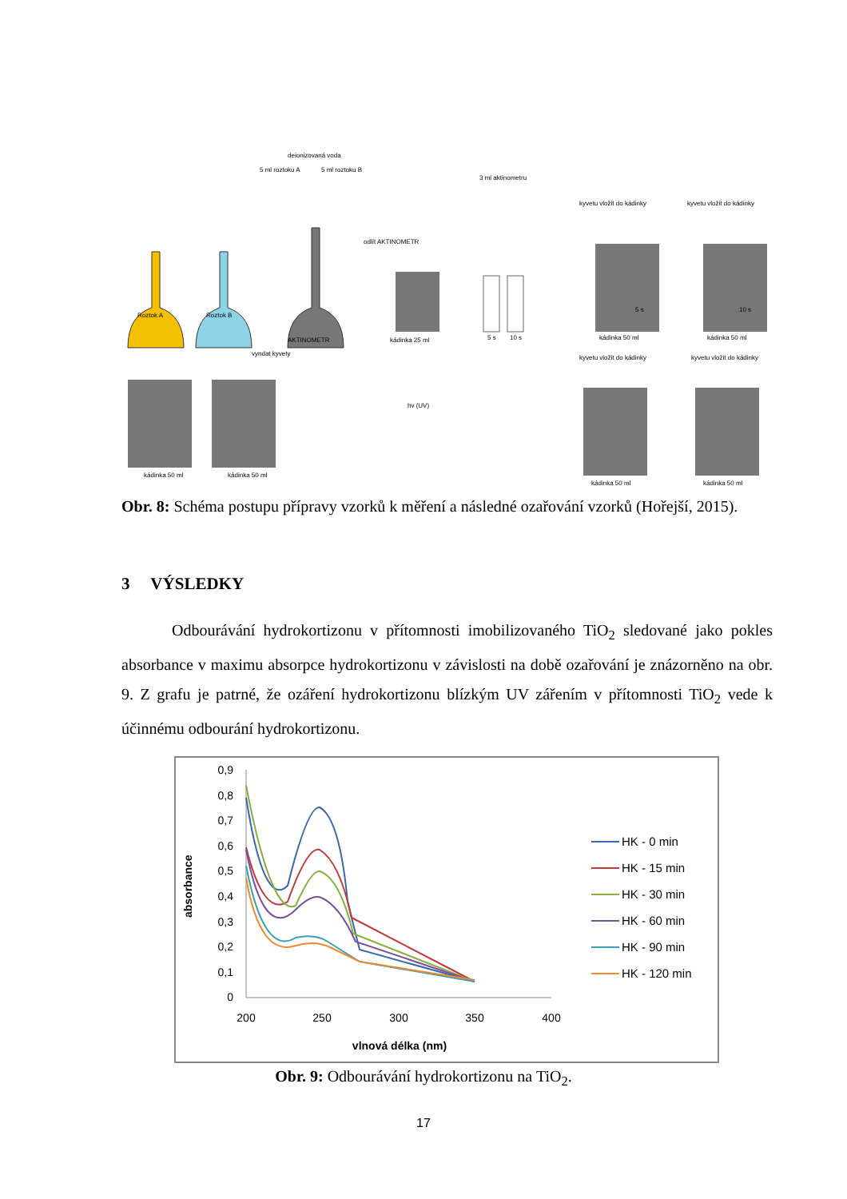deionizovaná voda
5 ml roztoku A
5 ml roztoku B
3 ml aktinometru
Roztok A
Roztok B
AKTINOMETR
odlít AKTINOMETR
kádinka 25 ml
5 s
10 s
kyvetu vložit do kádinky
kyvetu vložit do kádinky
5 s
kádinka 50 ml
10 s
kádinka 50 ml
vyndat kyvety
kádinka 50 ml
kádinka 50 ml
hv (UV)
kyvetu vložit do kádinky
kyvetu vložit do kádinky
kádinka 50 ml
kádinka 50 ml
Obr. 8: Schéma postupu přípravy vzorků k měření a následné ozařování vzorků (Hořejší, 2015).
3 VÝSLEDKY
Odbourávání hydrokortizonu v přítomnosti imobilizovaného TiO<sub>2</sub> sledované jako pokles absorbance v maximu absorpce hydrokortizonu v závislosti na době ozařování je znázorněno na obr. 9. Z grafu je patrné, že ozáření hydrokortizonu blízkým UV zářením v přítomnosti TiO<sub>2</sub> vede k účinnému odbourání hydrokortizonu.
absorbance
0,9
0,8
0,7
0,6
0,5
0,4
0,3
0,2
0,1
0
200
250
300
350
400
vlnová délka (nm)
HK - 0 min
HK - 15 min
HK - 30 min
HK - 60 min
HK - 90 min
HK - 120 min
Obr. 9: Odbourávání hydrokortizonu na TiO<sub>2</sub>.
17